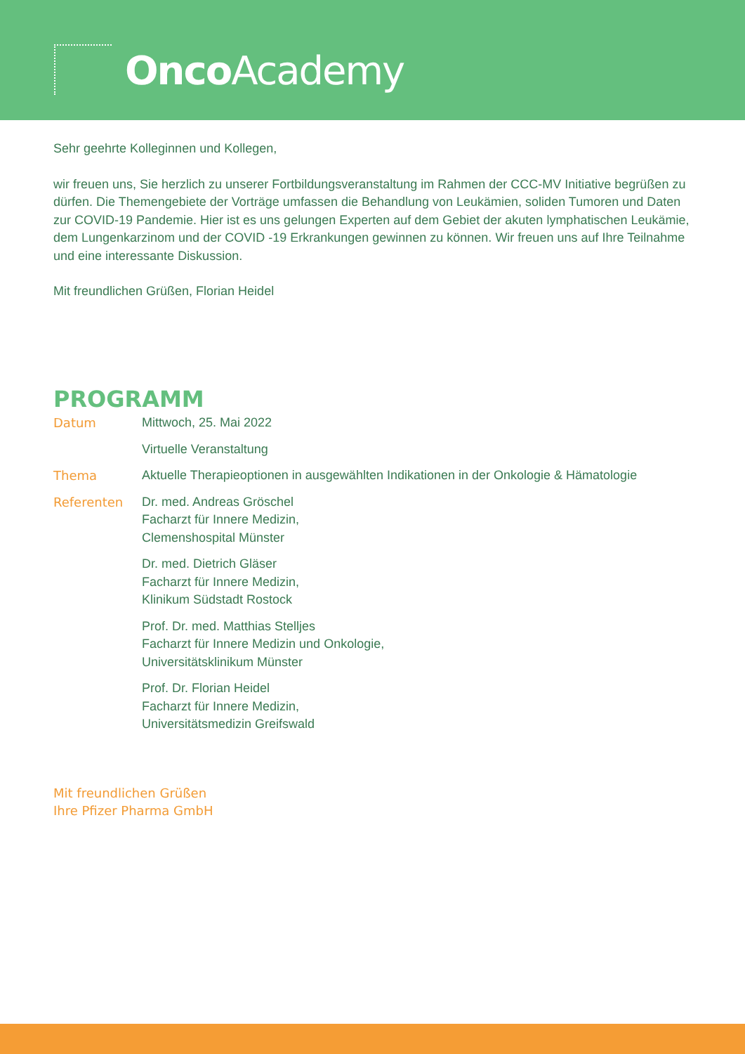Onco Academy
Sehr geehrte Kolleginnen und Kollegen,
wir freuen uns, Sie herzlich zu unserer Fortbildungsveranstaltung im Rahmen der CCC-MV Initiative begrüßen zu dürfen. Die Themengebiete der Vorträge umfassen die Behandlung von Leukämien, soliden Tumoren und Daten zur COVID-19 Pandemie. Hier ist es uns gelungen Experten auf dem Gebiet der akuten lymphatischen Leukämie, dem Lungenkarzinom und der COVID -19 Erkrankungen gewinnen zu können. Wir freuen uns auf Ihre Teilnahme und eine interessante Diskussion.
Mit freundlichen Grüßen, Florian Heidel
PROGRAMM
| Datum | Mittwoch, 25. Mai 2022 |
| | Virtuelle Veranstaltung |
| Thema | Aktuelle Therapieoptionen in ausgewählten Indikationen in der Onkologie & Hämatologie |
| Referenten | Dr. med. Andreas Gröschel Facharzt für Innere Medizin, Clemenshospital Münster |
| | Dr. med. Dietrich Gläser Facharzt für Innere Medizin, Klinikum Südstadt Rostock |
| | Prof. Dr. med. Matthias Stelljes Facharzt für Innere Medizin und Onkologie, Universitätsklinikum Münster |
| | Prof. Dr. Florian Heidel Facharzt für Innere Medizin, Universitätsmedizin Greifswald |
Mit freundlichen Grüßen
Ihre Pfizer Pharma GmbH